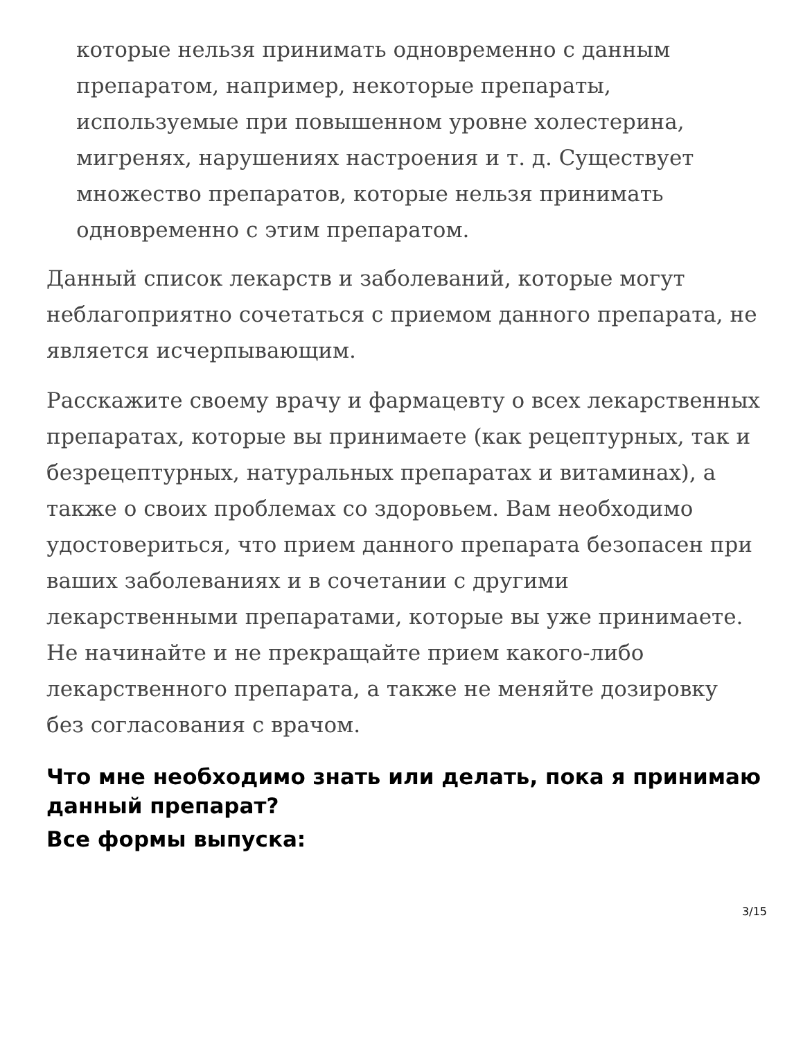которые нельзя принимать одновременно с данным препаратом, например, некоторые препараты, используемые при повышенном уровне холестерина, мигренях, нарушениях настроения и т. д. Существует множество препаратов, которые нельзя принимать одновременно с этим препаратом.
Данный список лекарств и заболеваний, которые могут неблагоприятно сочетаться с приемом данного препарата, не является исчерпывающим.
Расскажите своему врачу и фармацевту о всех лекарственных препаратах, которые вы принимаете (как рецептурных, так и безрецептурных, натуральных препаратах и витаминах), а также о своих проблемах со здоровьем. Вам необходимо удостовериться, что прием данного препарата безопасен при ваших заболеваниях и в сочетании с другими лекарственными препаратами, которые вы уже принимаете. Не начинайте и не прекращайте прием какого-либо лекарственного препарата, а также не меняйте дозировку без согласования с врачом.
Что мне необходимо знать или делать, пока я принимаю данный препарат?
Все формы выпуска:
3/15